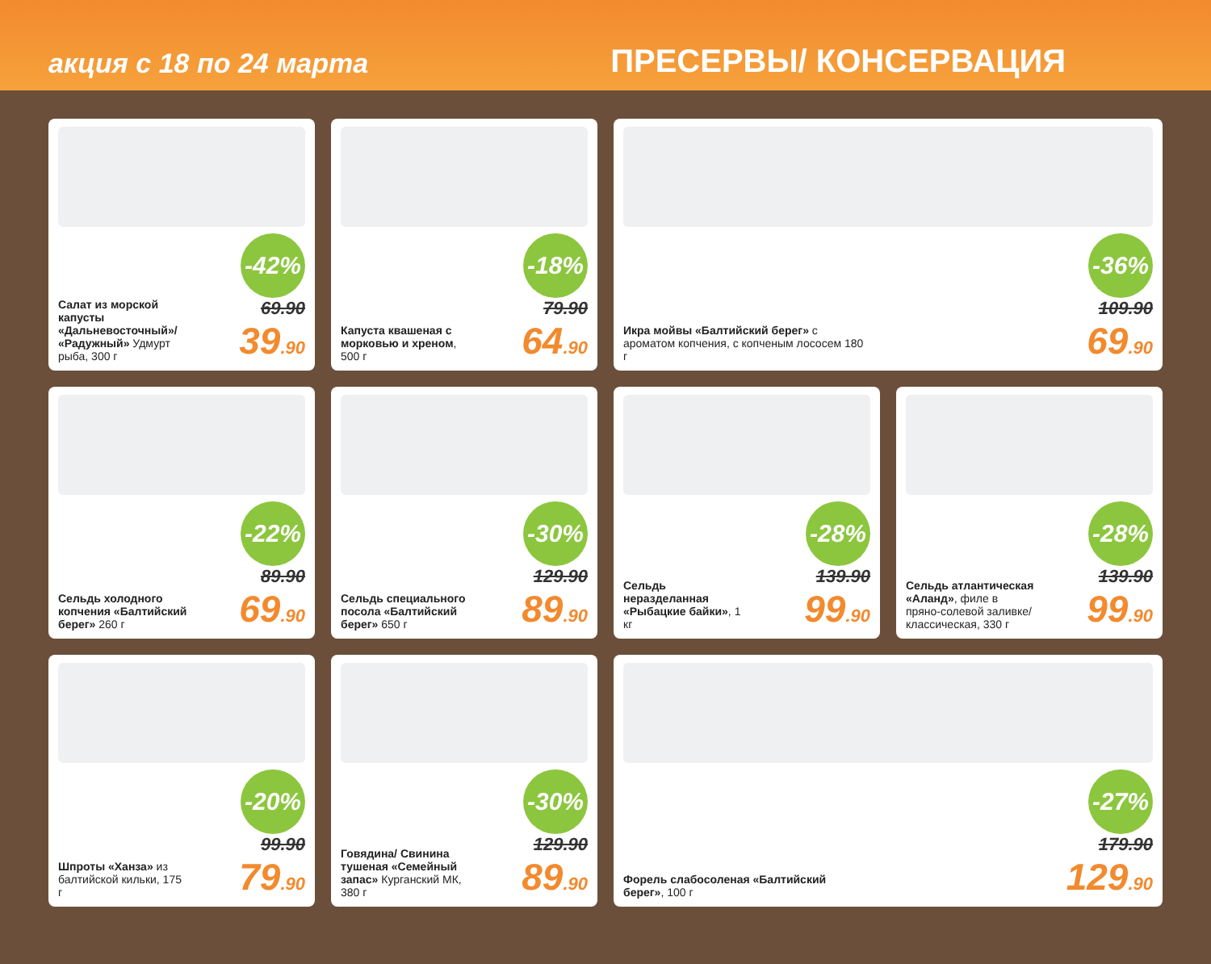акция с 18 по 24 марта
ПРЕСЕРВЫ/ КОНСЕРВАЦИЯ
Салат из морской капусты «Дальневосточный»/ «Радужный» Удмурт рыба, 300 г
-42%
69.90
39.90
Капуста квашеная с морковью и хреном, 500 г
-18%
79.90
64.90
Икра мойвы «Балтийский берег» с ароматом копчения, с копченым лососем 180 г
-36%
109.90
69.90
Сельдь холодного копчения «Балтийский берег» 260 г
-22%
89.90
69.90
Сельдь специального посола «Балтийский берег» 650 г
-30%
129.90
89.90
Сельдь неразделанная «Рыбацкие байки», 1 кг
-28%
139.90
99.90
Сельдь атлантическая «Аланд», филе в пряно-солевой заливке/ классическая, 330 г
-28%
139.90
99.90
Шпроты «Ханза» из балтийской кильки, 175 г
-20%
99.90
79.90
Говядина/ Свинина тушеная «Семейный запас» Курганский МК, 380 г
-30%
129.90
89.90
Форель слабосоленая «Балтийский берег», 100 г
-27%
179.90
129.90